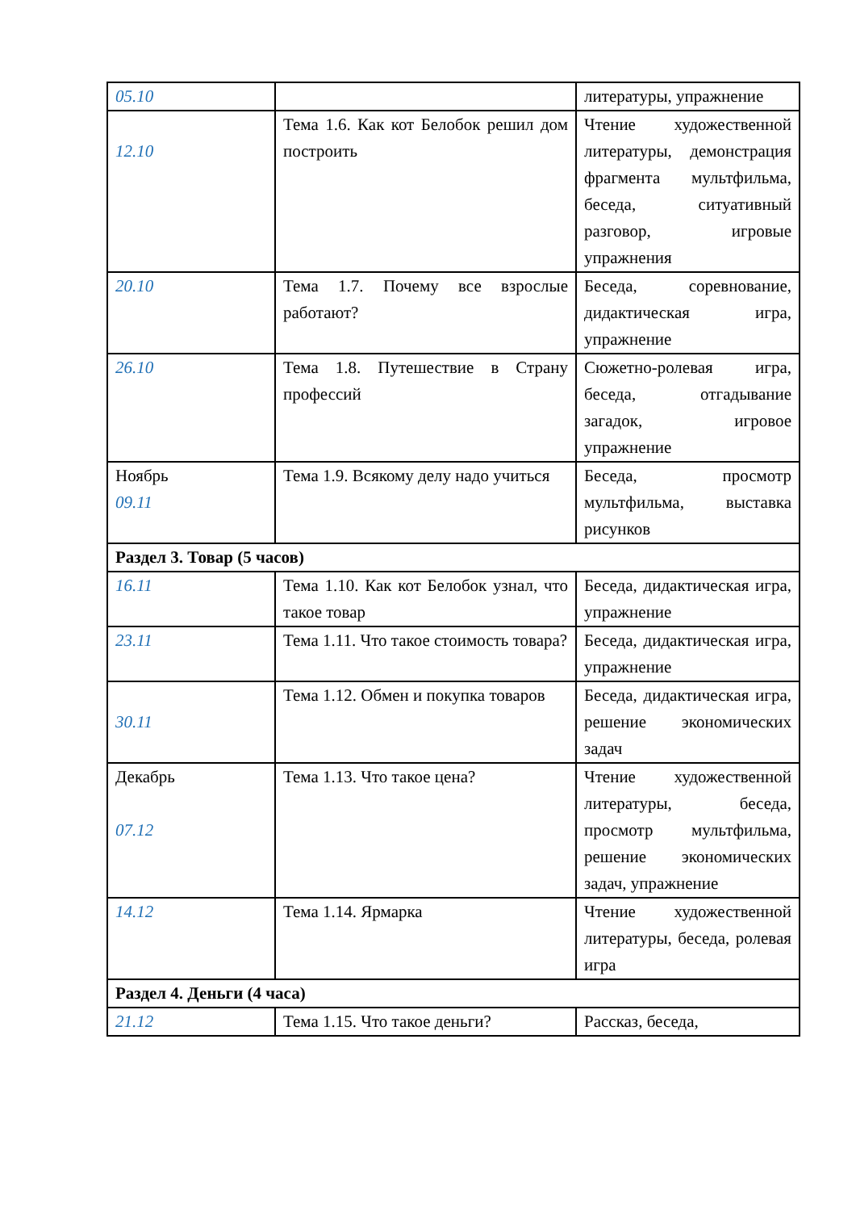| 05.10 | | литературы, упражнение |
| 12.10 | Тема 1.6. Как кот Белобок решил дом построить | Чтение художественной литературы, демонстрация фрагмента мультфильма, беседа, ситуативный разговор, игровые упражнения |
| 20.10 | Тема 1.7. Почему все взрослые работают? | Беседа, соревнование, дидактическая игра, упражнение |
| 26.10 | Тема 1.8. Путешествие в Страну профессий | Сюжетно-ролевая игра, беседа, отгадывание загадок, игровое упражнение |
| Ноябрь 09.11 | Тема 1.9. Всякому делу надо учиться | Беседа, просмотр мультфильма, выставка рисунков |
| Раздел 3. Товар (5 часов) | | |
| 16.11 | Тема 1.10. Как кот Белобок узнал, что такое товар | Беседа, дидактическая игра, упражнение |
| 23.11 | Тема 1.11. Что такое стоимость товара? | Беседа, дидактическая игра, упражнение |
| 30.11 | Тема 1.12. Обмен и покупка товаров | Беседа, дидактическая игра, решение экономических задач |
| Декабрь 07.12 | Тема 1.13. Что такое цена? | Чтение художественной литературы, беседа, просмотр мультфильма, решение экономических задач, упражнение |
| 14.12 | Тема 1.14. Ярмарка | Чтение художественной литературы, беседа, ролевая игра |
| Раздел 4. Деньги (4 часа) | | |
| 21.12 | Тема 1.15. Что такое деньги? | Рассказ, беседа, |